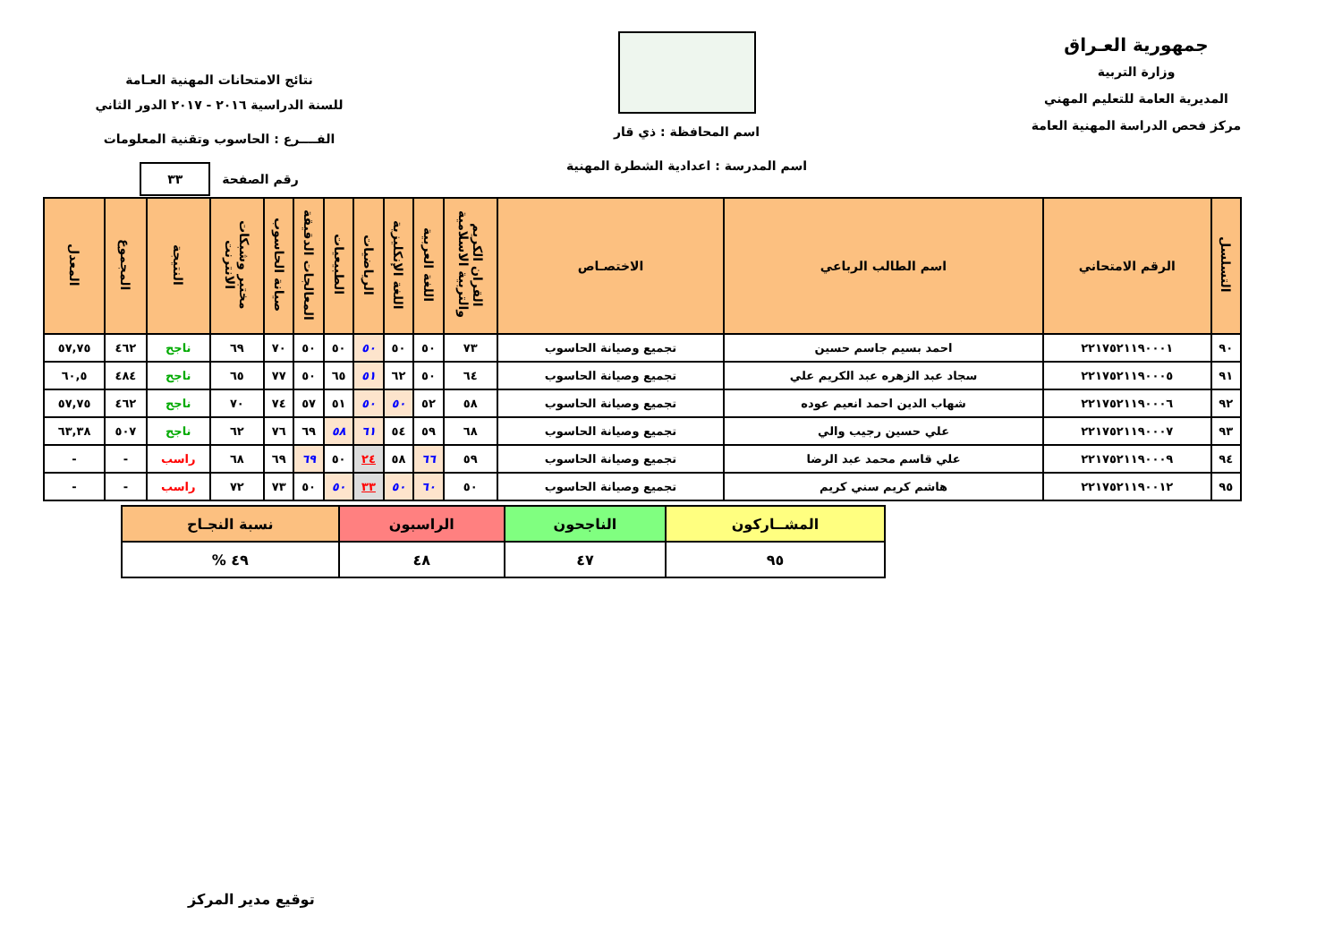جمهورية العـراق
وزارة التربية
المديرية العامة للتعليم المهني
مركز فحص الدراسة المهنية العامة
اسم المحافظة : ذي قار
اسم المدرسة : اعدادية الشطرة المهنية
نتائج الامتحانات المهنية العـامة
للسنة الدراسية ٢٠١٦ - ٢٠١٧ الدور الثاني
الفــــرع : الحاسوب وتقنية المعلومات
رقم الصفحة ٣٣
| التسلسل | الرقم الامتحاني | اسم الطالب الرباعي | الاختصـاص | القران الكريم والتربية الاسلامية | اللغة العربية | اللغة الإنكليزية | الرياضيات | الطبيعيات | المعالجات الدقيقة | صيانة الحاسوب | مختبر وشبكات الانترنت | النتيجة | المجموع | المعدل |
| --- | --- | --- | --- | --- | --- | --- | --- | --- | --- | --- | --- | --- | --- | --- |
| ٩٠ | ٢٢١٧٥٢١١٩٠٠٠١ | احمد بسيم جاسم حسين | تجميع وصيانة الحاسوب | ٧٣ | ٥٠ | ٥٠ | ٥٠ | ٥٠ | ٥٠ | ٧٠ | ٦٩ | ناجح | ٤٦٢ | ٥٧,٧٥ |
| ٩١ | ٢٢١٧٥٢١١٩٠٠٠٥ | سجاد عبد الزهره عبد الكريم علي | تجميع وصيانة الحاسوب | ٦٤ | ٥٠ | ٦٢ | ٥١ | ٦٥ | ٥٠ | ٧٧ | ٦٥ | ناجح | ٤٨٤ | ٦٠,٥ |
| ٩٢ | ٢٢١٧٥٢١١٩٠٠٠٦ | شهاب الدين احمد انعيم عوده | تجميع وصيانة الحاسوب | ٥٨ | ٥٢ | ٥٠ | ٥٠ | ٥١ | ٥٧ | ٧٤ | ٧٠ | ناجح | ٤٦٢ | ٥٧,٧٥ |
| ٩٣ | ٢٢١٧٥٢١١٩٠٠٠٧ | علي حسين رجيب والي | تجميع وصيانة الحاسوب | ٦٨ | ٥٩ | ٥٤ | ٦١ | ٥٨ | ٦٩ | ٧٦ | ٦٢ | ناجح | ٥٠٧ | ٦٣,٣٨ |
| ٩٤ | ٢٢١٧٥٢١١٩٠٠٠٩ | علي قاسم محمد عبد الرضا | تجميع وصيانة الحاسوب | ٥٩ | ٦٦ | ٥٨ | ٢٤ | ٥٠ | ٦٩ | ٦٩ | ٦٨ | راسب | - | - |
| ٩٥ | ٢٢١٧٥٢١١٩٠٠١٢ | هاشم كريم سني كريم | تجميع وصيانة الحاسوب | ٥٠ | ٦٠ | ٥٠ | ٣٣ | ٥٠ | ٥٠ | ٧٣ | ٧٢ | راسب | - | - |
| المشــاركون | الناجحون | الراسبون | نسبة النجـاح |
| ٩٥ | ٤٧ | ٤٨ | ٤٩ % |
توقيع مدير المركز